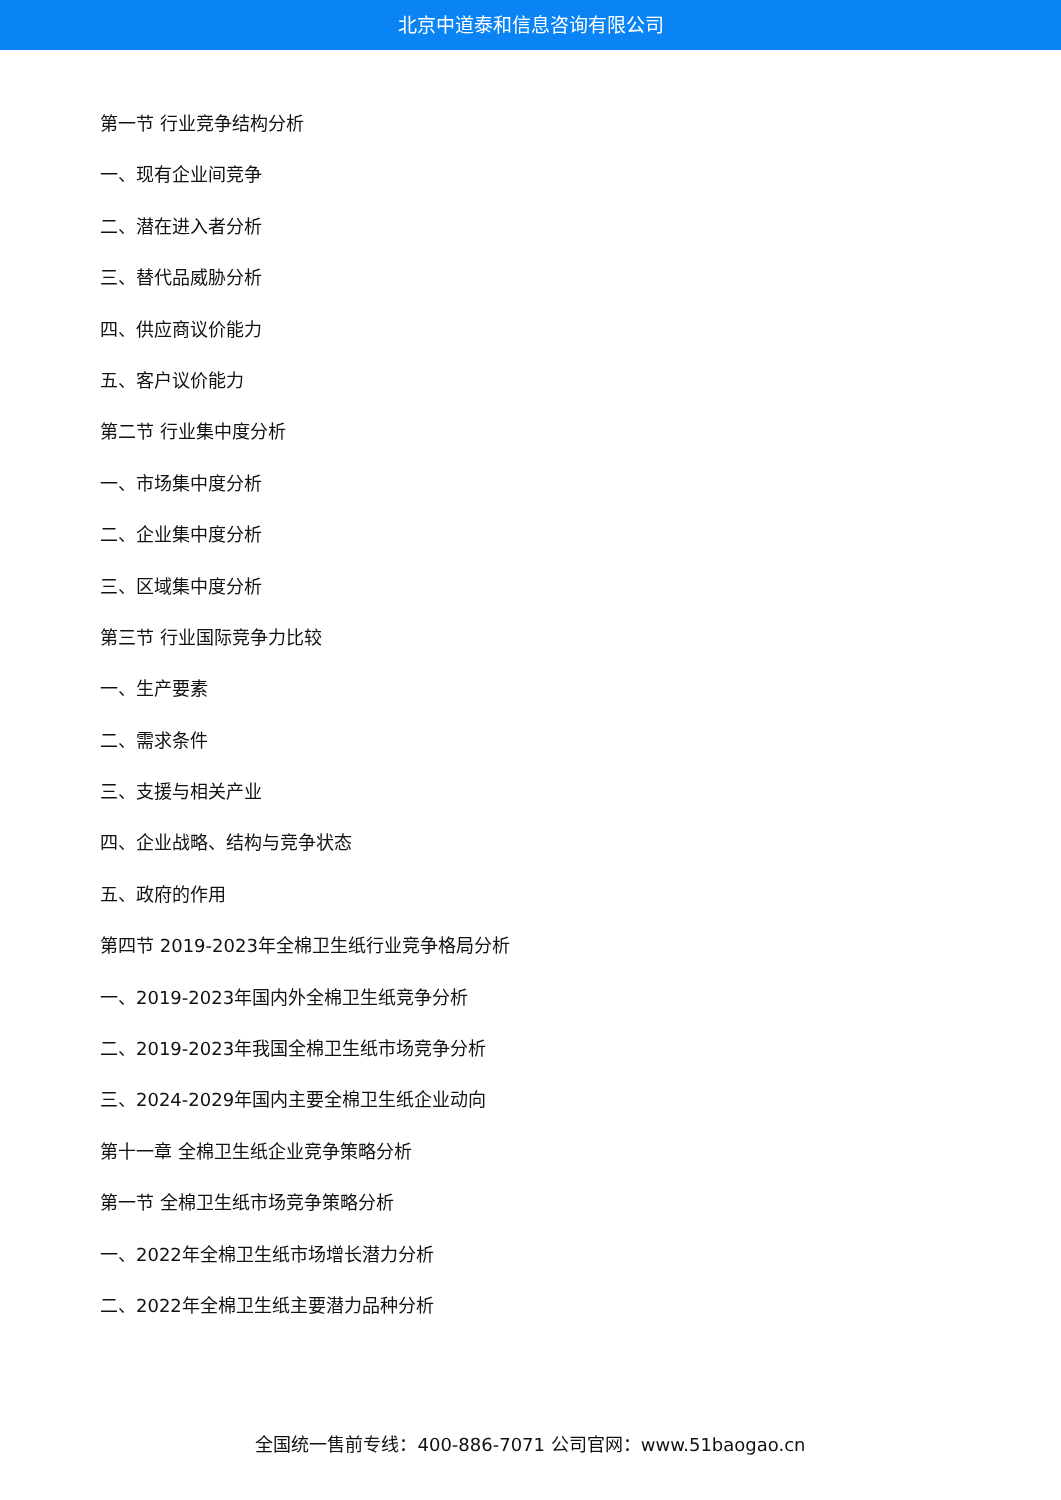北京中道泰和信息咨询有限公司
第一节 行业竞争结构分析
一、现有企业间竞争
二、潜在进入者分析
三、替代品威胁分析
四、供应商议价能力
五、客户议价能力
第二节 行业集中度分析
一、市场集中度分析
二、企业集中度分析
三、区域集中度分析
第三节 行业国际竞争力比较
一、生产要素
二、需求条件
三、支援与相关产业
四、企业战略、结构与竞争状态
五、政府的作用
第四节 2019-2023年全棉卫生纸行业竞争格局分析
一、2019-2023年国内外全棉卫生纸竞争分析
二、2019-2023年我国全棉卫生纸市场竞争分析
三、2024-2029年国内主要全棉卫生纸企业动向
第十一章 全棉卫生纸企业竞争策略分析
第一节 全棉卫生纸市场竞争策略分析
一、2022年全棉卫生纸市场增长潜力分析
二、2022年全棉卫生纸主要潜力品种分析
全国统一售前专线：400-886-7071 公司官网：www.51baogao.cn